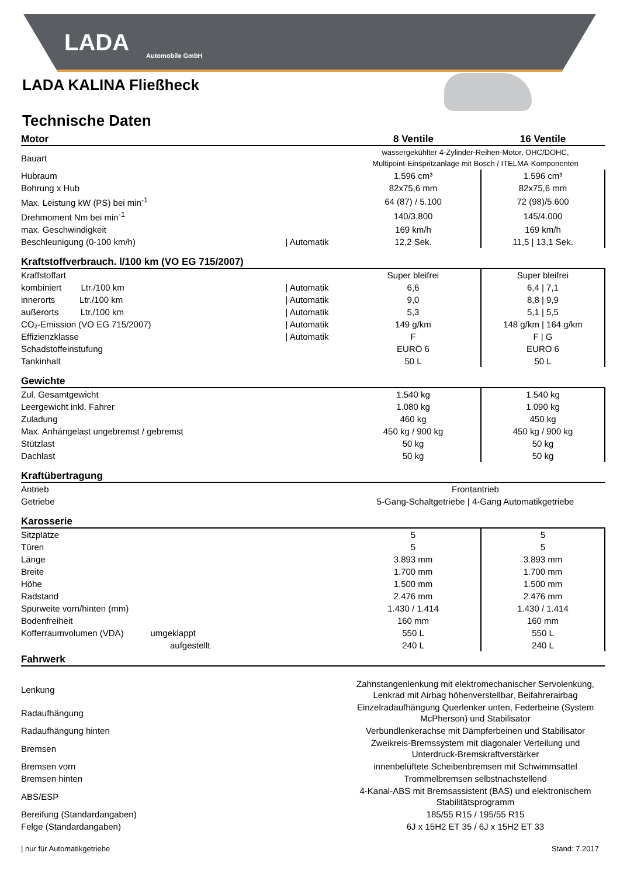LADA
Automobile GmbH
LADA KALINA Fließheck
Technische Daten
| Motor | | 8 Ventile | 16 Ventile |
| --- | --- | --- | --- |
| Bauart | | wassergekühlter 4-Zylinder-Reihen-Motor, OHC/DOHC, Multipoint-Einspritzanlage mit Bosch / ITELMA-Komponenten | |
| Hubraum | | 1.596 cm³ | 1.596 cm³ |
| Bohrung x Hub | | 82x75,6 mm | 82x75,6 mm |
| Max. Leistung kW (PS) bei min<sup>-1</sup> | | 64 (87) / 5.100 | 72 (98)/5.600 |
| Drehmoment Nm bei min<sup>-1</sup> | | 140/3.800 | 145/4.000 |
| max. Geschwindigkeit | | 169 km/h | 169 km/h |
| Beschleunigung (0-100 km/h) | / Automatik | 12,2 Sek. | 11,5 / 13,1 Sek. |
| Kraftstoffverbrauch. l/100 km (VO EG 715/2007) | | | |
| Kraffstoffart | | Super bleifrei | Super bleifrei |
| kombiniert Ltr./100 km | / Automatik | 6,6 | 6,4 / 7,1 |
| innerorts Ltr./100 km | / Automatik | 9,0 | 8,8 / 9,9 |
| außerorts Ltr./100 km | / Automatik | 5,3 | 5,1 / 5,5 |
| CO₂-Emission (VO EG 715/2007) | / Automatik | 149 g/km | 148 g/km / 164 g/km |
| Effizienzklasse | / Automatik | F | F / G |
| Schadstoffeinstufung | | EURO 6 | EURO 6 |
| Tankinhalt | | 50 L | 50 L |
| Gewichte | | | |
| Zul. Gesamtgewicht | | 1.540 kg | 1.540 kg |
| Leergewicht inkl. Fahrer | | 1.080 kg | 1.090 kg |
| Zuladung | | 460 kg | 450 kg |
| Max. Anhängelast ungebremst / gebremst | | 450 kg / 900 kg | 450 kg / 900 kg |
| Stützlast | | 50 kg | 50 kg |
| Dachlast | | 50 kg | 50 kg |
| Kraftübertragung | | | |
| Antrieb | | Frontantrieb | |
| Getriebe | | 5-Gang-Schaltgetriebe / 4-Gang Automatikgetriebe | |
| Karosserie | | | |
| Sitzplätze | | 5 | 5 |
| Türen | | 5 | 5 |
| Länge | | 3.893 mm | 3.893 mm |
| Breite | | 1.700 mm | 1.700 mm |
| Höhe | | 1.500 mm | 1.500 mm |
| Radstand | | 2.476 mm | 2.476 mm |
| Spurweite vorn/hinten (mm) | | 1.430 / 1.414 | 1.430 / 1.414 |
| Bodenfreiheit | | 160 mm | 160 mm |
| Kofferraumvolumen (VDA) umgeklappt | | 550 L | 550 L |
| aufgestellt | | 240 L | 240 L |
| Fahrwerk | | | |
| Lenkung | | Zahnstangenlenkung mit elektromechanischer Servolenkung, Lenkrad mit Airbag höhenverstellbar, Beifahrerairbag | |
| Radaufhängung | | Einzelradaufhängung Querlenker unten, Federbeine (System McPherson) und Stabilisator | |
| Radaufhängung hinten | | Verbundlenkerachse mit Dämpferbeinen und Stabilisator | |
| Bremsen | | Zweikreis-Bremssystem mit diagonaler Verteilung und Unterdruck-Bremskraftverstärker | |
| Bremsen vorn | | innenbelüftete Scheibenbremsen mit Schwimmsattel | |
| Bremsen hinten | | Trommelbremsen selbstnachstellend | |
| ABS/ESP | | 4-Kanal-ABS mit Bremsassistent (BAS) und elektronischem Stabilitätsprogramm | |
| Bereifung (Standardangaben) | | 185/55 R15 / 195/55 R15 | |
| Felge (Standardangaben) | | 6J x 15H2 ET 35 / 6J x 15H2 ET 33 | |
| nur für Automatikgetriebe Stand: 7.2017